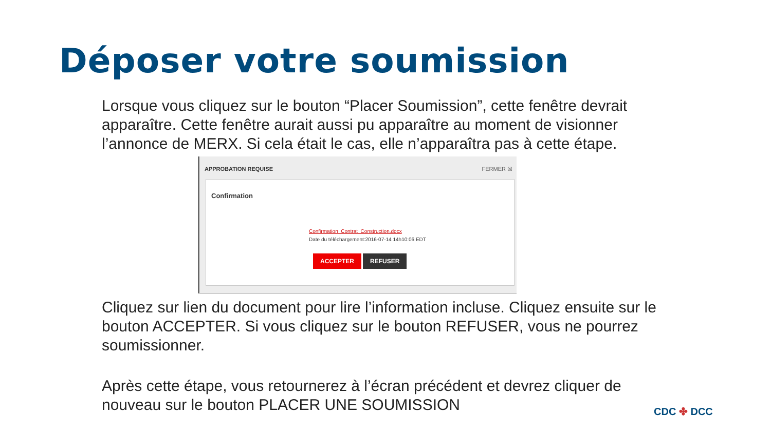Déposer votre soumission
Lorsque vous cliquez sur le bouton “Placer Soumission”, cette fenêtre devrait apparaître. Cette fenêtre aurait aussi pu apparaître au moment de visionner l’annonce de MERX. Si cela était le cas, elle n’apparaîtra pas à cette étape.
APPROBATION REQUISE FERMER ☒
Confirmation
Confirmation_Contrat_Construction.docx
Date du téléchargement:2016-07-14 14h10:06 EDT
ACCEPTER REFUSER
Cliquez sur lien du document pour lire l’information incluse. Cliquez ensuite sur le bouton ACCEPTER. Si vous cliquez sur le bouton REFUSER, vous ne pourrez soumissionner.
Après cette étape, vous retournerez à l’écran précédent et devrez cliquer de nouveau sur le bouton PLACER UNE SOUMISSION
CDC ✤ DCC